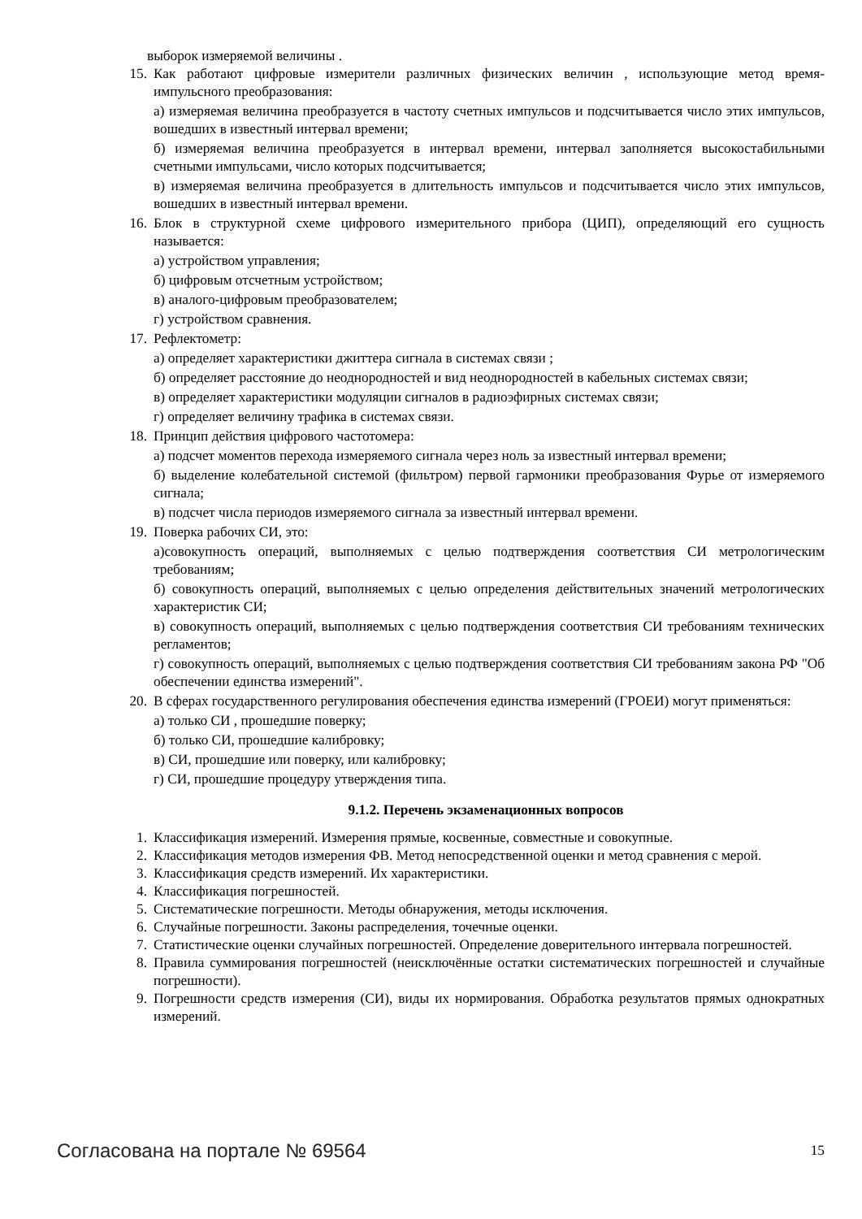выборок измеряемой величины .
15. Как работают цифровые измерители различных физических величин , использующие метод время-импульсного преобразования:
а) измеряемая величина преобразуется в частоту счетных импульсов и подсчитывается число этих импульсов, вошедших в известный интервал времени;
б) измеряемая величина преобразуется в интервал времени, интервал заполняется высокостабильными счетными импульсами, число которых подсчитывается;
в) измеряемая величина преобразуется в длительность импульсов и подсчитывается число этих импульсов, вошедших в известный интервал времени.
16. Блок в структурной схеме цифрового измерительного прибора (ЦИП), определяющий его сущность называется:
а) устройством управления;
б) цифровым отсчетным устройством;
в) аналого-цифровым преобразователем;
г) устройством сравнения.
17. Рефлектометр:
а) определяет характеристики джиттера сигнала в системах связи ;
б) определяет расстояние до неоднородностей и вид неоднородностей в кабельных системах связи;
в) определяет характеристики модуляции сигналов в радиоэфирных системах связи;
г) определяет величину трафика в системах связи.
18. Принцип действия цифрового частотомера:
а) подсчет моментов перехода измеряемого сигнала через ноль за известный интервал времени;
б) выделение колебательной системой (фильтром) первой гармоники преобразования Фурье от измеряемого сигнала;
в) подсчет числа периодов измеряемого сигнала за известный интервал времени.
19. Поверка рабочих СИ, это:
а)совокупность операций, выполняемых с целью подтверждения соответствия СИ метрологическим требованиям;
б) совокупность операций, выполняемых с целью определения действительных значений метрологических характеристик СИ;
в) совокупность операций, выполняемых с целью подтверждения соответствия СИ требованиям технических регламентов;
г) совокупность операций, выполняемых с целью подтверждения соответствия СИ требованиям закона РФ "Об обеспечении единства измерений".
20. В сферах государственного регулирования обеспечения единства измерений (ГРОЕИ) могут применяться:
а) только СИ , прошедшие поверку;
б) только СИ, прошедшие калибровку;
в) СИ, прошедшие или поверку, или калибровку;
г) СИ, прошедшие процедуру утверждения типа.
9.1.2. Перечень экзаменационных вопросов
1. Классификация измерений. Измерения прямые, косвенные, совместные и совокупные.
2. Классификация методов измерения ФВ. Метод непосредственной оценки и метод сравнения с мерой.
3. Классификация средств измерений. Их характеристики.
4. Классификация погрешностей.
5. Систематические погрешности. Методы обнаружения, методы исключения.
6. Случайные погрешности. Законы распределения, точечные оценки.
7. Статистические оценки случайных погрешностей. Определение доверительного интервала погрешностей.
8. Правила суммирования погрешностей (неисключённые остатки систематических погрешностей и случайные погрешности).
9. Погрешности средств измерения (СИ), виды их нормирования. Обработка результатов прямых однократных измерений.
Согласована на портале № 69564 15